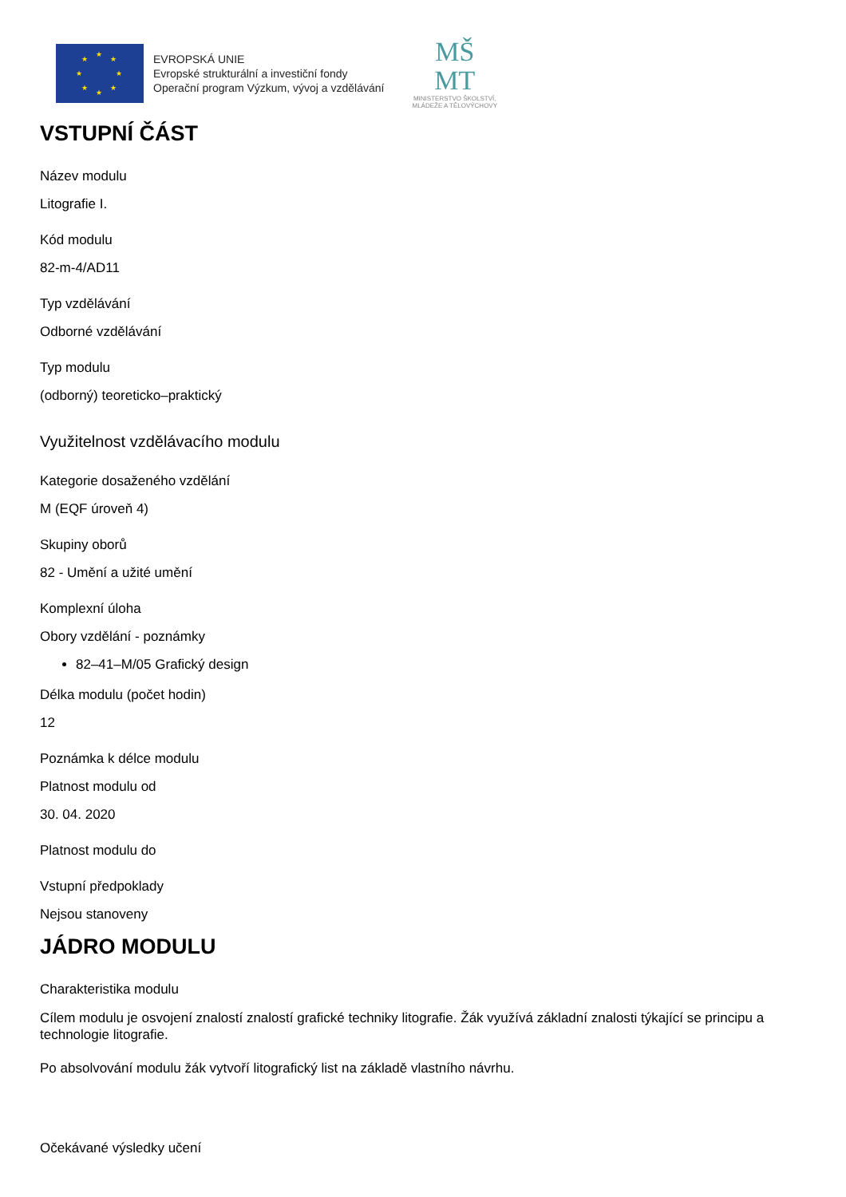★
★
★
★
★
★
★
★
EVROPSKÁ UNIE
Evropské strukturální a investiční fondy
Operační program Výzkum, vývoj a vzdělávání
MŠ
MT
MINISTERSTVO ŠKOLSTVÍ,
MLÁDEŽE A TĚLOVÝCHOVY
VSTUPNÍ ČÁST
Název modulu
Litografie I.
Kód modulu
82-m-4/AD11
Typ vzdělávání
Odborné vzdělávání
Typ modulu
(odborný) teoreticko–praktický
Využitelnost vzdělávacího modulu
Kategorie dosaženého vzdělání
M (EQF úroveň 4)
Skupiny oborů
82 - Umění a užité umění
Komplexní úloha
Obory vzdělání - poznámky
82–41–M/05 Grafický design
Délka modulu (počet hodin)
12
Poznámka k délce modulu
Platnost modulu od
30. 04. 2020
Platnost modulu do
Vstupní předpoklady
Nejsou stanoveny
JÁDRO MODULU
Charakteristika modulu
Cílem modulu je osvojení znalostí znalostí grafické techniky litografie. Žák využívá základní znalosti týkající se principu a technologie litografie.
Po absolvování modulu žák vytvoří litografický list na základě vlastního návrhu.
Očekávané výsledky učení